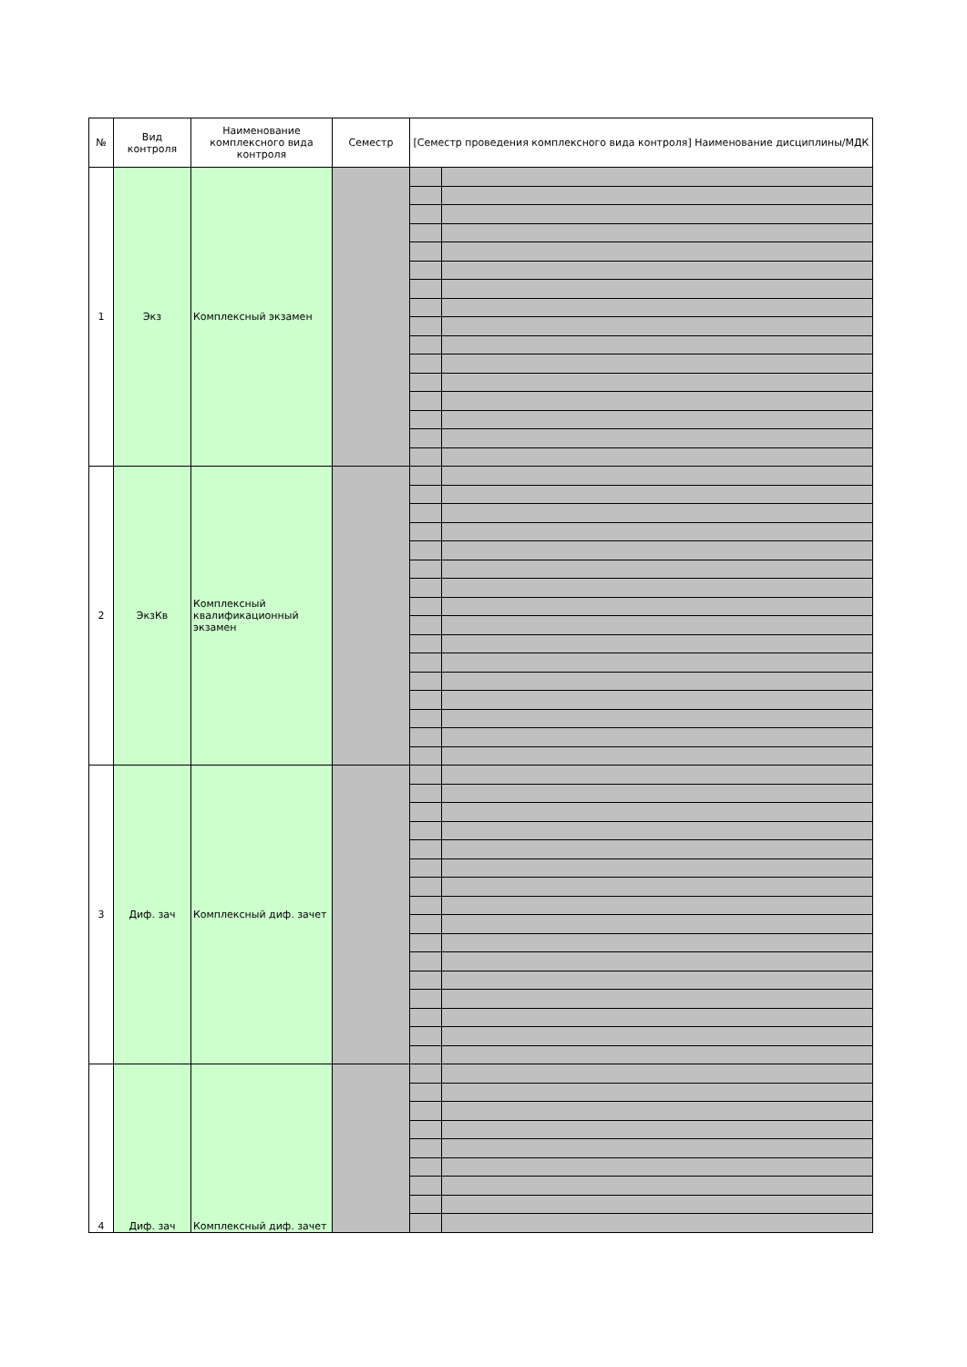| № | Вид контроля | Наименование комплексного вида контроля | Семестр | [Семестр проведения комплексного вида контроля] Наименование дисциплины/МДК | |
| --- | --- | --- | --- | --- | --- |
| 1 | Экз | Комплексный экзамен | | | |
| 2 | ЭкзКв | Комплексный квалификационный экзамен | | | |
| 3 | Диф. зач | Комплексный диф. зачет | | | |
| 4 | Диф. зач | Комплексный диф. зачет | | | |